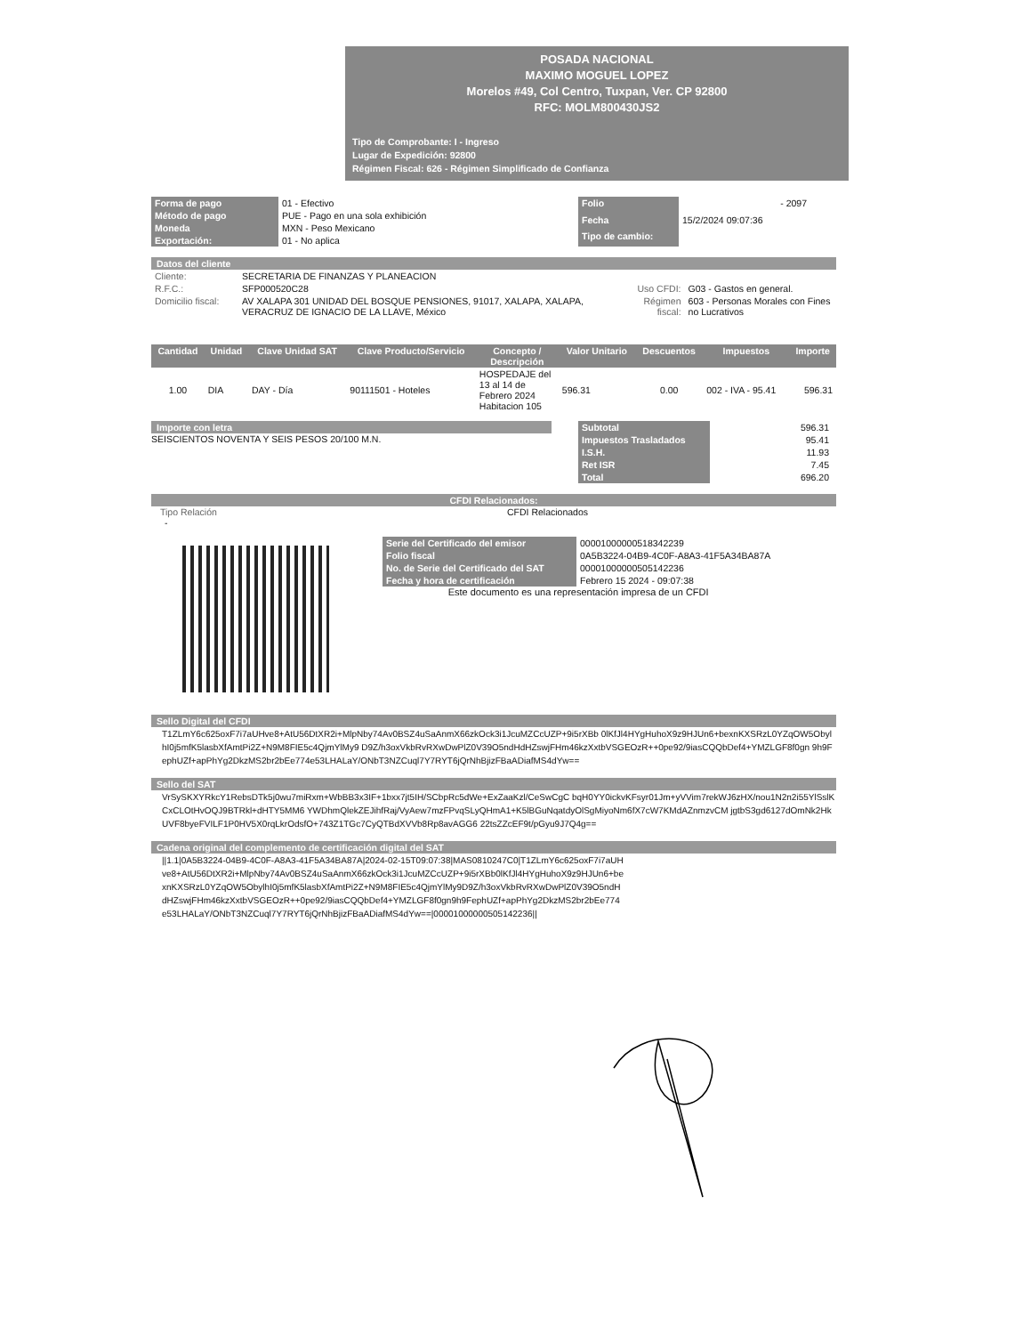POSADA NACIONAL
MAXIMO MOGUEL LOPEZ
Morelos #49, Col Centro, Tuxpan, Ver. CP 92800
RFC: MOLM800430JS2
Tipo de Comprobante: I - Ingreso
Lugar de Expedición: 92800
Régimen Fiscal: 626 - Régimen Simplificado de Confianza
| Forma de pago | 01 - Efectivo |
| Método de pago | PUE - Pago en una sola exhibición |
| Moneda | MXN - Peso Mexicano |
| Exportación: | 01 - No aplica |
| Folio | - 2097 |
| Fecha | 15/2/2024 09:07:36 |
| Tipo de cambio: | |
Datos del cliente
| Cliente: | SECRETARIA DE FINANZAS Y PLANEACION | | |
| R.F.C.: | SFP000520C28 | Uso CFDI: | G03 - Gastos en general. |
| Domicilio fiscal: | AV XALAPA 301 UNIDAD DEL BOSQUE PENSIONES, 91017, XALAPA, XALAPA, VERACRUZ DE IGNACIO DE LA LLAVE, México | Régimen fiscal: | 603 - Personas Morales con Fines no Lucrativos |
| Cantidad | Unidad | Clave Unidad SAT | Clave Producto/Servicio | Concepto / Descripción | Valor Unitario | Descuentos | Impuestos | Importe |
| --- | --- | --- | --- | --- | --- | --- | --- | --- |
| 1.00 | DIA | DAY - Día | 90111501 - Hoteles | HOSPEDAJE del 13 al 14 de Febrero 2024 Habitacion 105 | 596.31 | 0.00 | 002 - IVA - 95.41 | 596.31 |
Importe con letra
SEISCIENTOS NOVENTA Y SEIS PESOS 20/100 M.N.
| Subtotal | 596.31 |
| Impuestos Trasladados | 95.41 |
| I.S.H. | 11.93 |
| Ret ISR | 7.45 |
| Total | 696.20 |
CFDI Relacionados:
Tipo Relación CFDI Relacionados
-
| Serie del Certificado del emisor | 00001000000518342239 |
| Folio fiscal | 0A5B3224-04B9-4C0F-A8A3-41F5A34BA87A |
| No. de Serie del Certificado del SAT | 00001000000505142236 |
| Fecha y hora de certificación | Febrero 15 2024 - 09:07:38 |
Este documento es una representación impresa de un CFDI
Sello Digital del CFDI
T1ZLmY6c625oxF7i7aUHve8+AtU56DtXR2i+MlpNby74Av0BSZ4uSaAnmX66zkOck3i1JcuMZCcUZP+9i5rXBb 0lKfJl4HYgHuhoX9z9HJUn6+bexnKXSRzL0YZqOW5ObylhI0j5mfK5lasbXfAmtPi2Z+N9M8FIE5c4QjmYlMy9 D9Z/h3oxVkbRvRXwDwPlZ0V39O5ndHdHZswjFHm46kzXxtbVSGEOzR++0pe92/9iasCQQbDef4+YMZLGF8f0gn 9h9FephUZf+apPhYg2DkzMS2br2bEe774e53LHALaY/ONbT3NZCuql7Y7RYT6jQrNhBjizFBaADiafMS4dYw==
Sello del SAT
VrSySKXYRkcY1RebsDTk5j0wu7miRxm+WbBB3x3IF+1bxx7jt5IH/SCbpRc5dWe+ExZaaKzl/CeSwCgC bqH0YY0ickvKFsyr01Jm+yVVim7rekWJ6zHX/nou1N2n2i55YlSslKCxCLOtHvOQJ9BTRkl+dHTY5MM6 YWDhmQlekZEJihfRaj/VyAew7mzFPvqSLyQHmA1+K5lBGuNqatdyOlSgMiyoNm6fX7cW7KMdAZnmzvCM jgtbS3gd6127dOmNk2HkUVF8byeFVILF1P0HV5X0rqLkrOdsfO+743Z1TGc7CyQTBdXVVb8Rp8avAGG6 22tsZZcEF9t/pGyu9J7Q4g==
Cadena original del complemento de certificación digital del SAT
||1.1|0A5B3224-04B9-4C0F-A8A3-41F5A34BA87A|2024-02-15T09:07:38|MAS0810247C0|T1ZLmY6c625oxF7i7aUHve8+AtU56DtXR2i+MlpNby74Av0BSZ4uSaAnmX66zkOck3i1JcuMZCcUZP+9i5rXBb0lKfJl4HYgHuhoX9z9HJUn6+bexnKXSRzL0YZqOW5ObylhI0j5mfK5lasbXfAmtPi2Z+N9M8FIE5c4QjmYlMy9D9Z/h3oxVkbRvRXwDwPlZ0V39O5ndHdHZswjFHm46kzXxtbVSGEOzR++0pe92/9iasCQQbDef4+YMZLGF8f0gn9h9FephUZf+apPhYg2DkzMS2br2bEe774e53LHALaY/ONbT3NZCuql7Y7RYT6jQrNhBjizFBaADiafMS4dYw==|00001000000505142236||